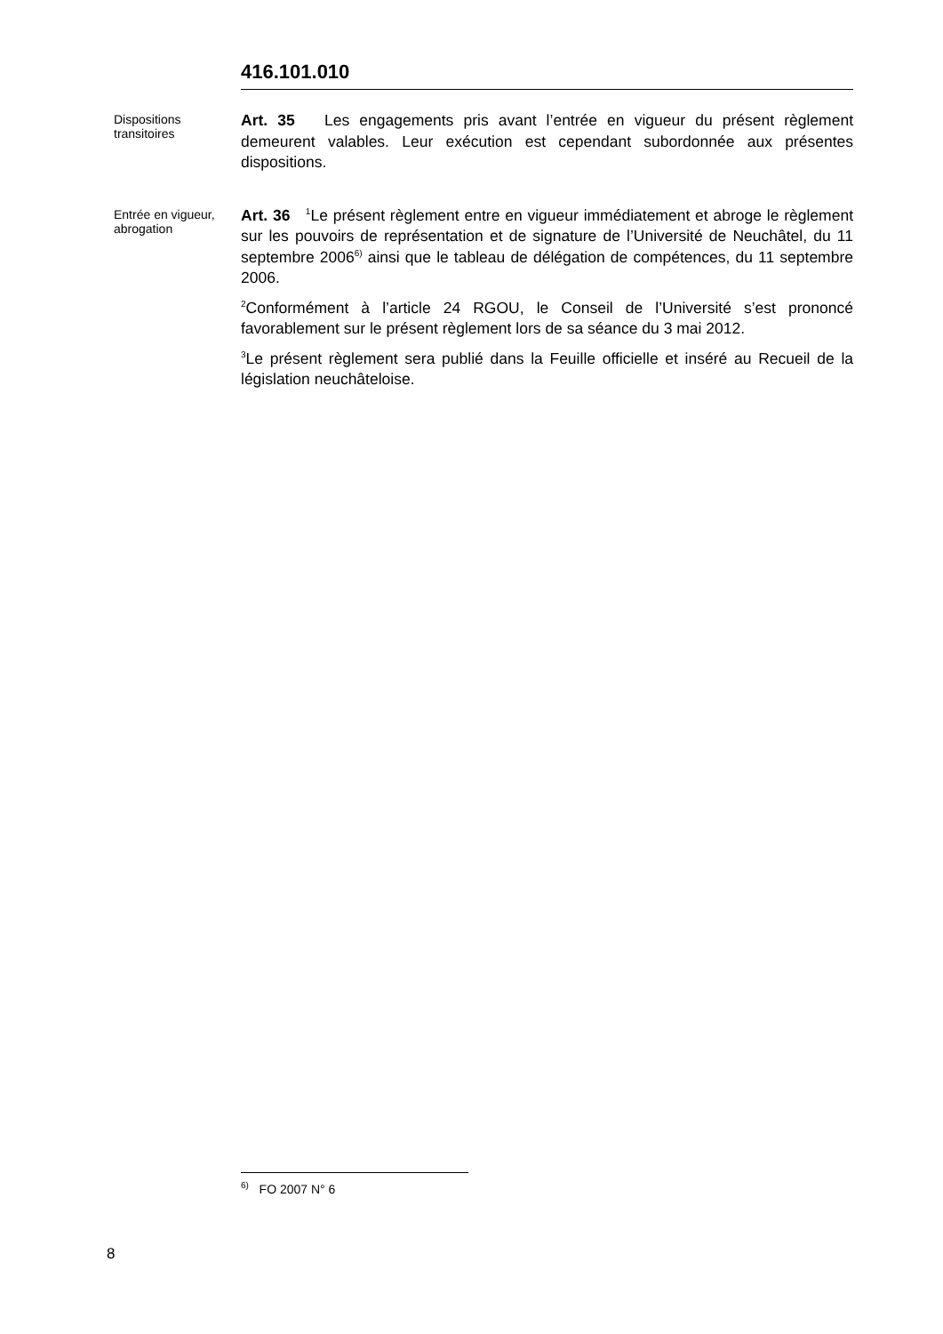416.101.010
Dispositions transitoires
Art. 35 Les engagements pris avant l’entrée en vigueur du présent règlement demeurent valables. Leur exécution est cependant subordonnée aux présentes dispositions.
Entrée en vigueur, abrogation
Art. 36 <sup>1</sup>Le présent règlement entre en vigueur immédiatement et abroge le règlement sur les pouvoirs de représentation et de signature de l’Université de Neuchâtel, du 11 septembre 2006<sup>6)</sup> ainsi que le tableau de délégation de compétences, du 11 septembre 2006.
<sup>2</sup> Conformément à l’article 24 RGOU, le Conseil de l’Université s’est prononcé favorablement sur le présent règlement lors de sa séance du 3 mai 2012.
<sup>3</sup> Le présent règlement sera publié dans la Feuille officielle et inséré au Recueil de la législation neuchâteloise.
<sup>6)</sup> FO 2007 N° 6
8